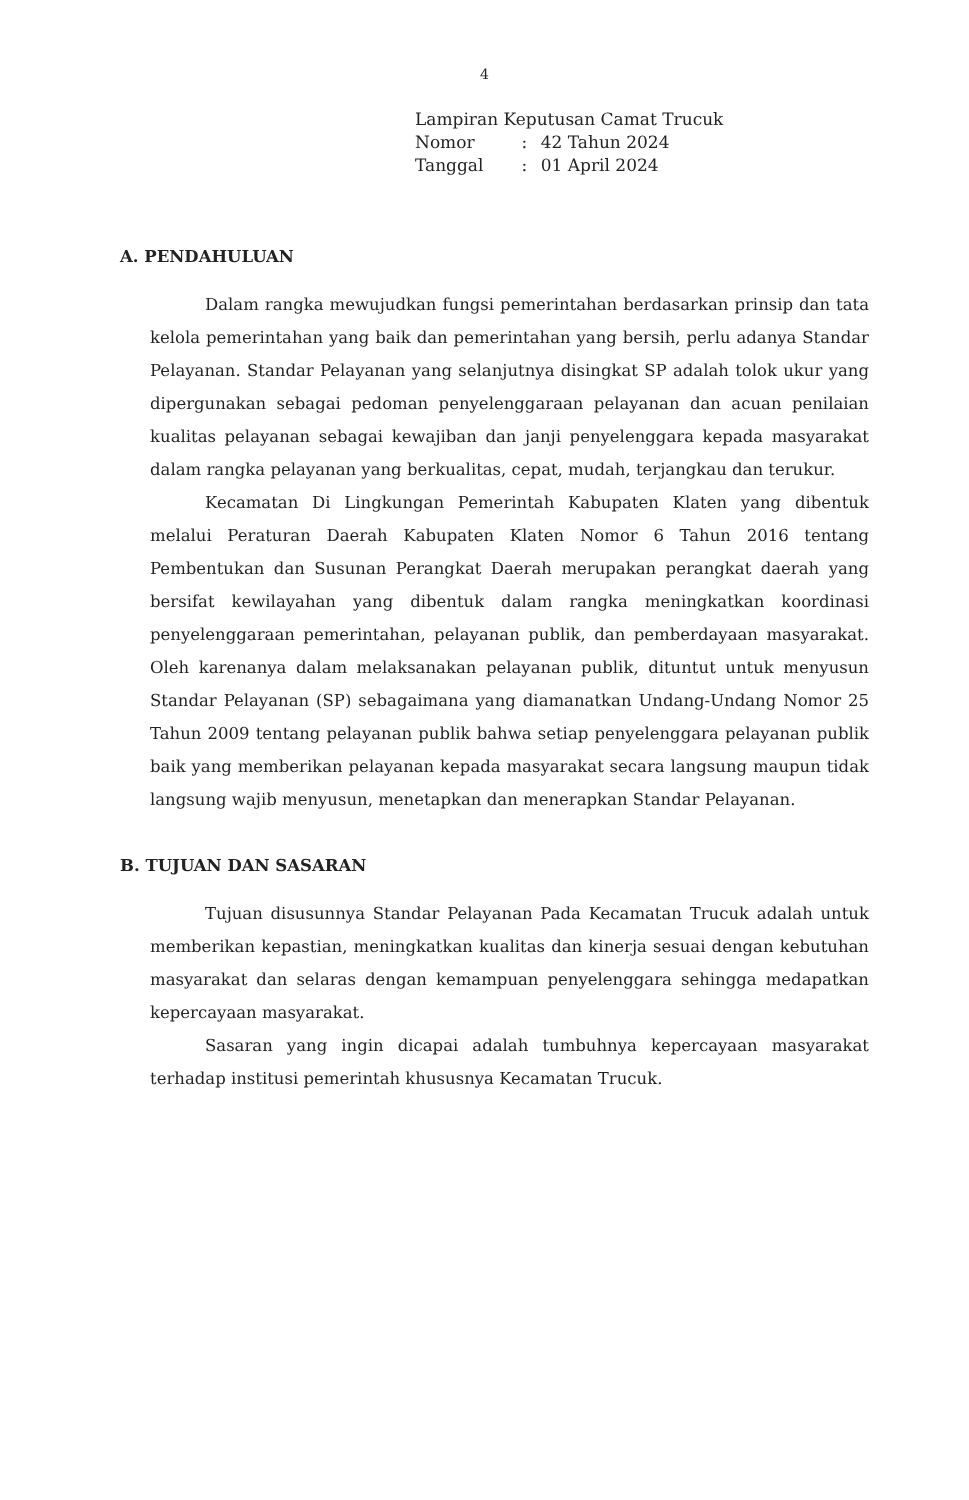4
| Lampiran Keputusan Camat Trucuk | | |
| Nomor | : | 42 Tahun 2024 |
| Tanggal | : | 01 April 2024 |
A. PENDAHULUAN
Dalam rangka mewujudkan fungsi pemerintahan berdasarkan prinsip dan tata kelola pemerintahan yang baik dan pemerintahan yang bersih, perlu adanya Standar Pelayanan. Standar Pelayanan yang selanjutnya disingkat SP adalah tolok ukur yang dipergunakan sebagai pedoman penyelenggaraan pelayanan dan acuan penilaian kualitas pelayanan sebagai kewajiban dan janji penyelenggara kepada masyarakat dalam rangka pelayanan yang berkualitas, cepat, mudah, terjangkau dan terukur.
Kecamatan Di Lingkungan Pemerintah Kabupaten Klaten yang dibentuk melalui Peraturan Daerah Kabupaten Klaten Nomor 6 Tahun 2016 tentang Pembentukan dan Susunan Perangkat Daerah merupakan perangkat daerah yang bersifat kewilayahan yang dibentuk dalam rangka meningkatkan koordinasi penyelenggaraan pemerintahan, pelayanan publik, dan pemberdayaan masyarakat. Oleh karenanya dalam melaksanakan pelayanan publik, dituntut untuk menyusun Standar Pelayanan (SP) sebagaimana yang diamanatkan Undang-Undang Nomor 25 Tahun 2009 tentang pelayanan publik bahwa setiap penyelenggara pelayanan publik baik yang memberikan pelayanan kepada masyarakat secara langsung maupun tidak langsung wajib menyusun, menetapkan dan menerapkan Standar Pelayanan.
B. TUJUAN DAN SASARAN
Tujuan disusunnya Standar Pelayanan Pada Kecamatan Trucuk adalah untuk memberikan kepastian, meningkatkan kualitas dan kinerja sesuai dengan kebutuhan masyarakat dan selaras dengan kemampuan penyelenggara sehingga medapatkan kepercayaan masyarakat.
Sasaran yang ingin dicapai adalah tumbuhnya kepercayaan masyarakat terhadap institusi pemerintah khususnya Kecamatan Trucuk.